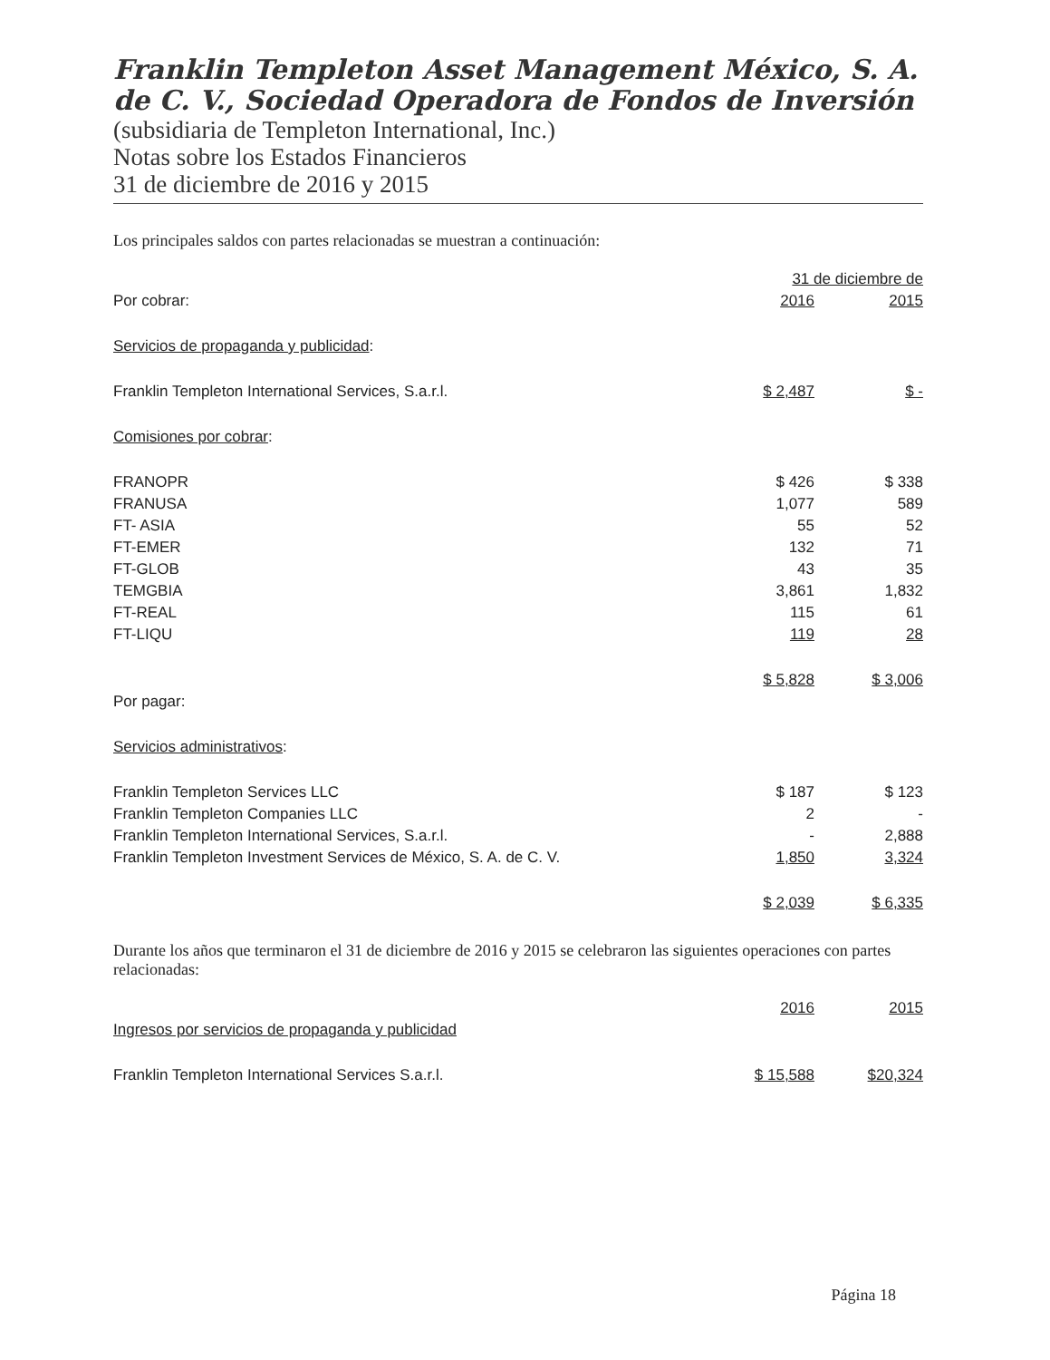Franklin Templeton Asset Management México, S. A. de C. V., Sociedad Operadora de Fondos de Inversión
(subsidiaria de Templeton International, Inc.)
Notas sobre los Estados Financieros
31 de diciembre de 2016 y 2015
Los principales saldos con partes relacionadas se muestran a continuación:
| | 31 de diciembre de | |
| Por cobrar: | 2016 | 2015 |
| Servicios de propaganda y publicidad : | | |
| Franklin Templeton International Services, S.a.r.l. | $ 2,487 | $ - |
| Comisiones por cobrar : | | |
| FRANOPR | $ 426 | $ 338 |
| FRANUSA | 1,077 | 589 |
| FT- ASIA | 55 | 52 |
| FT-EMER | 132 | 71 |
| FT-GLOB | 43 | 35 |
| TEMGBIA | 3,861 | 1,832 |
| FT-REAL | 115 | 61 |
| FT-LIQU | 119 | 28 |
| | $ 5,828 | $ 3,006 |
| Por pagar: | | |
| Servicios administrativos : | | |
| Franklin Templeton Services LLC | $ 187 | $ 123 |
| Franklin Templeton Companies LLC | 2 | - |
| Franklin Templeton International Services, S.a.r.l. | - | 2,888 |
| Franklin Templeton Investment Services de México, S. A. de C. V. | 1,850 | 3,324 |
| | $ 2,039 | $ 6,335 |
Durante los años que terminaron el 31 de diciembre de 2016 y 2015 se celebraron las siguientes operaciones con partes relacionadas:
| | 2016 | 2015 |
| Ingresos por servicios de propaganda y publicidad | | |
| Franklin Templeton International Services S.a.r.l. | $ 15,588 | $20,324 |
Página 18